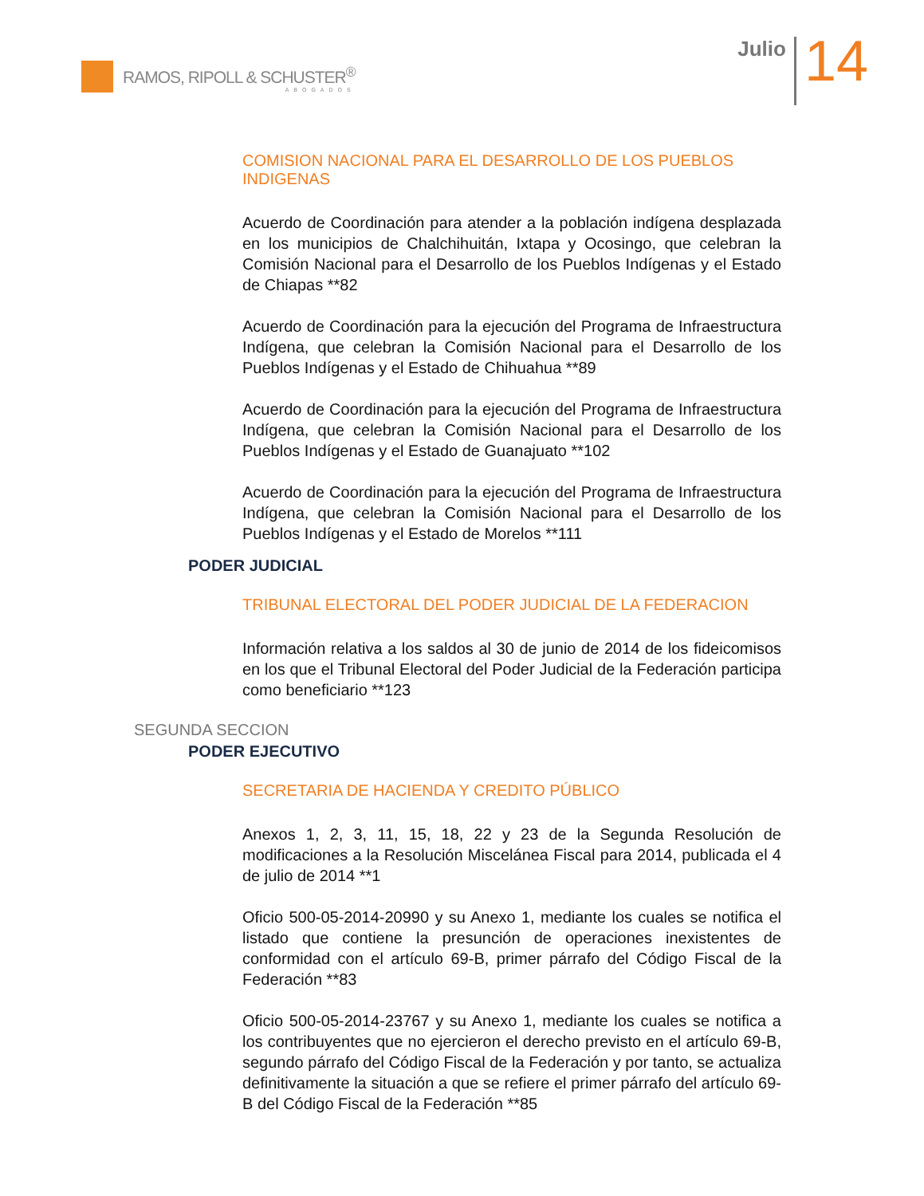RAMOS, RIPOLL & SCHUSTER<sup>®</sup>
ABOGADOS
Julio
14
COMISION NACIONAL PARA EL DESARROLLO DE LOS PUEBLOS INDIGENAS
Acuerdo de Coordinación para atender a la población indígena desplazada en los municipios de Chalchihuitán, Ixtapa y Ocosingo, que celebran la Comisión Nacional para el Desarrollo de los Pueblos Indígenas y el Estado de Chiapas **82
Acuerdo de Coordinación para la ejecución del Programa de Infraestructura Indígena, que celebran la Comisión Nacional para el Desarrollo de los Pueblos Indígenas y el Estado de Chihuahua **89
Acuerdo de Coordinación para la ejecución del Programa de Infraestructura Indígena, que celebran la Comisión Nacional para el Desarrollo de los Pueblos Indígenas y el Estado de Guanajuato **102
Acuerdo de Coordinación para la ejecución del Programa de Infraestructura Indígena, que celebran la Comisión Nacional para el Desarrollo de los Pueblos Indígenas y el Estado de Morelos **111
PODER JUDICIAL
TRIBUNAL ELECTORAL DEL PODER JUDICIAL DE LA FEDERACION
Información relativa a los saldos al 30 de junio de 2014 de los fideicomisos en los que el Tribunal Electoral del Poder Judicial de la Federación participa como beneficiario **123
SEGUNDA SECCION
PODER EJECUTIVO
SECRETARIA DE HACIENDA Y CREDITO PÚBLICO
Anexos 1, 2, 3, 11, 15, 18, 22 y 23 de la Segunda Resolución de modificaciones a la Resolución Miscelánea Fiscal para 2014, publicada el 4 de julio de 2014 **1
Oficio 500-05-2014-20990 y su Anexo 1, mediante los cuales se notifica el listado que contiene la presunción de operaciones inexistentes de conformidad con el artículo 69-B, primer párrafo del Código Fiscal de la Federación **83
Oficio 500-05-2014-23767 y su Anexo 1, mediante los cuales se notifica a los contribuyentes que no ejercieron el derecho previsto en el artículo 69-B, segundo párrafo del Código Fiscal de la Federación y por tanto, se actualiza definitivamente la situación a que se refiere el primer párrafo del artículo 69-B del Código Fiscal de la Federación **85